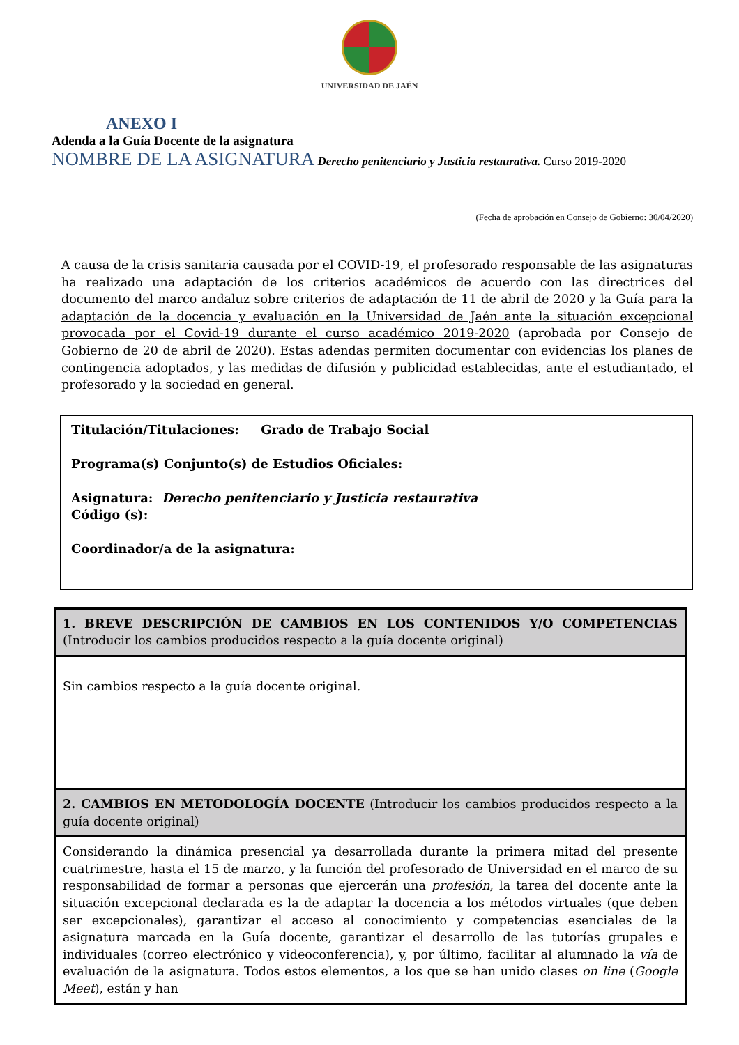UNIVERSIDAD DE JAÉN
ANEXO I
Adenda a la Guía Docente de la asignatura
NOMBRE DE LA ASIGNATURA Derecho penitenciario y Justicia restaurativa. Curso 2019-2020
(Fecha de aprobación en Consejo de Gobierno: 30/04/2020)
A causa de la crisis sanitaria causada por el COVID-19, el profesorado responsable de las asignaturas ha realizado una adaptación de los criterios académicos de acuerdo con las directrices del documento del marco andaluz sobre criterios de adaptación de 11 de abril de 2020 y la Guía para la adaptación de la docencia y evaluación en la Universidad de Jaén ante la situación excepcional provocada por el Covid-19 durante el curso académico 2019-2020 (aprobada por Consejo de Gobierno de 20 de abril de 2020). Estas adendas permiten documentar con evidencias los planes de contingencia adoptados, y las medidas de difusión y publicidad establecidas, ante el estudiantado, el profesorado y la sociedad en general.
Titulación/Titulaciones: Grado de Trabajo Social
Programa(s) Conjunto(s) de Estudios Oficiales:
Asignatura: Derecho penitenciario y Justicia restaurativa
Código (s):
Coordinador/a de la asignatura:
| 1. BREVE DESCRIPCIÓN DE CAMBIOS EN LOS CONTENIDOS Y/O COMPETENCIAS (Introducir los cambios producidos respecto a la guía docente original) |
| Sin cambios respecto a la guía docente original. |
| 2. CAMBIOS EN METODOLOGÍA DOCENTE (Introducir los cambios producidos respecto a la guía docente original) |
| Considerando la dinámica presencial ya desarrollada durante la primera mitad del presente cuatrimestre, hasta el 15 de marzo, y la función del profesorado de Universidad en el marco de su responsabilidad de formar a personas que ejercerán una profesión , la tarea del docente ante la situación excepcional declarada es la de adaptar la docencia a los métodos virtuales (que deben ser excepcionales), garantizar el acceso al conocimiento y competencias esenciales de la asignatura marcada en la Guía docente, garantizar el desarrollo de las tutorías grupales e individuales (correo electrónico y videoconferencia), y, por último, facilitar al alumnado la vía de evaluación de la asignatura. Todos estos elementos, a los que se han unido clases on line ( Google Meet ), están y han |